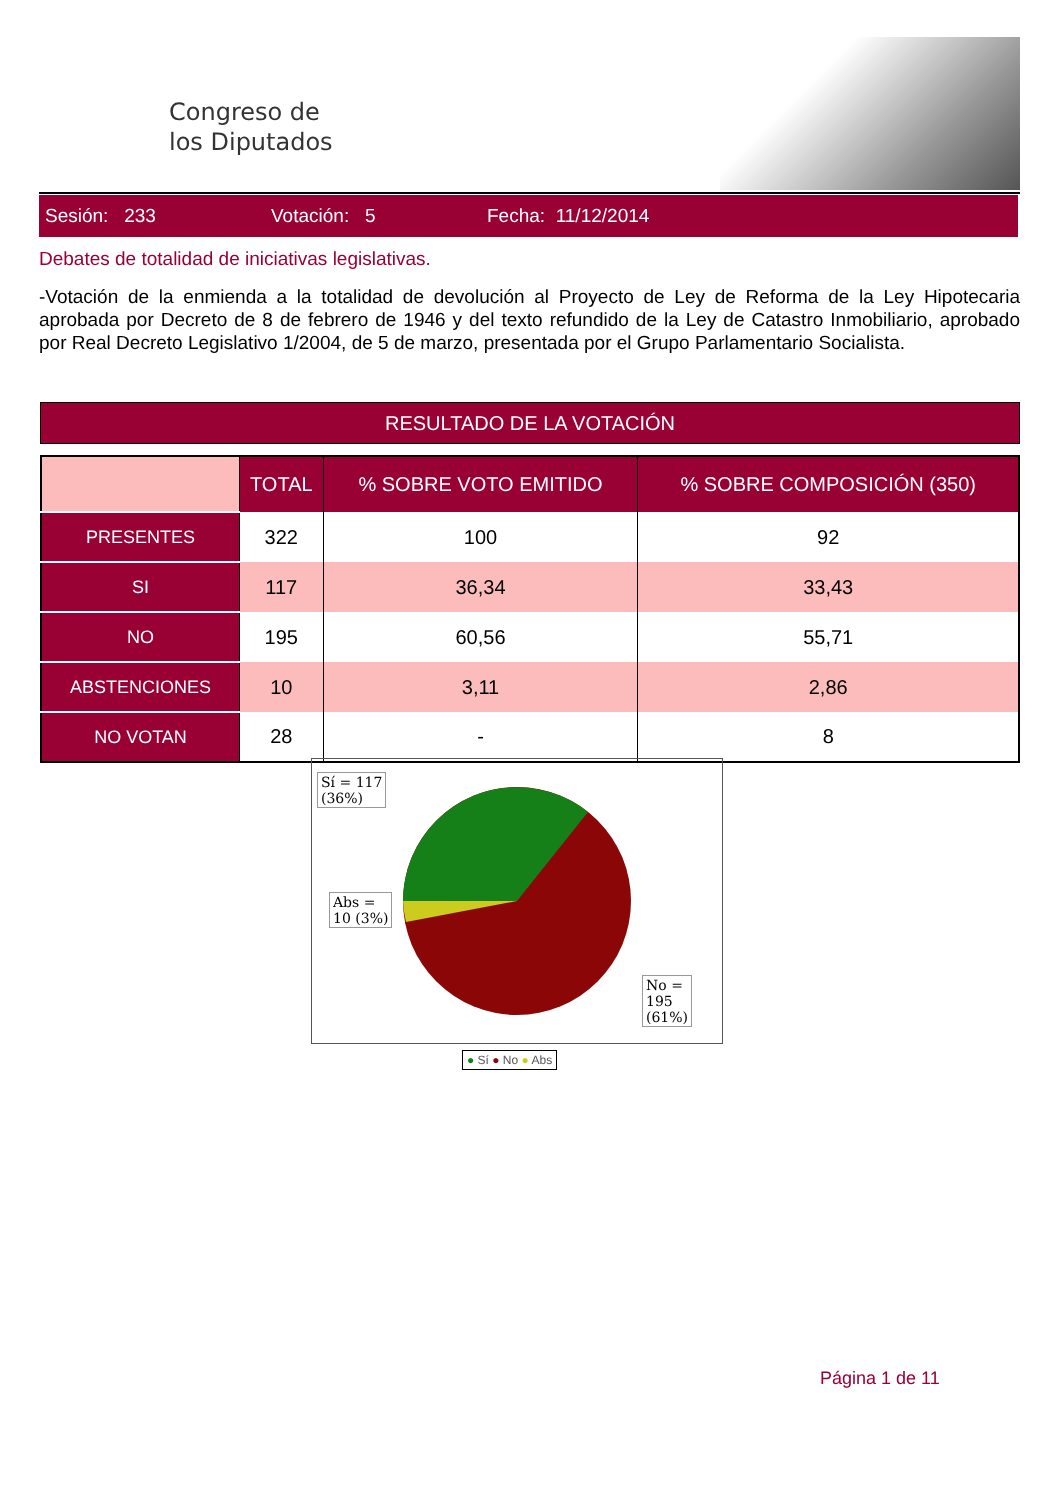Congreso de
los Diputados
Sesión: 233 Votación: 5 Fecha: 11/12/2014
Debates de totalidad de iniciativas legislativas.
-Votación de la enmienda a la totalidad de devolución al Proyecto de Ley de Reforma de la Ley Hipotecaria aprobada por Decreto de 8 de febrero de 1946 y del texto refundido de la Ley de Catastro Inmobiliario, aprobado por Real Decreto Legislativo 1/2004, de 5 de marzo, presentada por el Grupo Parlamentario Socialista.
RESULTADO DE LA VOTACIÓN
| | TOTAL | % SOBRE VOTO EMITIDO | % SOBRE COMPOSICIÓN (350) |
| --- | --- | --- | --- |
| PRESENTES | 322 | 100 | 92 |
| SI | 117 | 36,34 | 33,43 |
| NO | 195 | 60,56 | 55,71 |
| ABSTENCIONES | 10 | 3,11 | 2,86 |
| NO VOTAN | 28 | - | 8 |
Sí = 117
(36%)
Abs =
10 (3%)
No =
195
(61%)
● Sí ● No ● Abs
Página 1 de 11